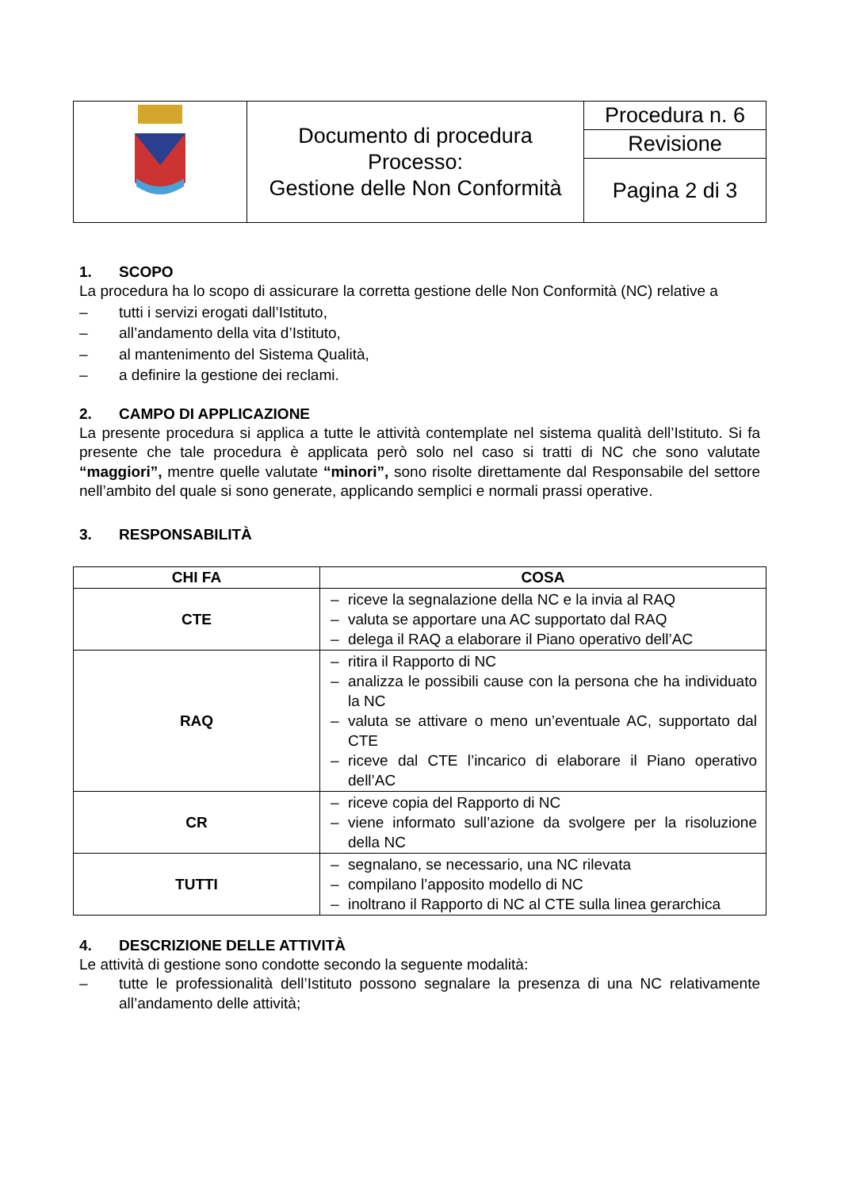| | Documento di procedura Processo: Gestione delle Non Conformità | Procedura n. 6 |
| | | Revisione |
| | | Pagina 2 di 3 |
1. SCOPO
La procedura ha lo scopo di assicurare la corretta gestione delle Non Conformità (NC) relative a
– tutti i servizi erogati dall’Istituto,
– all’andamento della vita d’Istituto,
– al mantenimento del Sistema Qualità,
– a definire la gestione dei reclami.
2. CAMPO DI APPLICAZIONE
La presente procedura si applica a tutte le attività contemplate nel sistema qualità dell’Istituto. Si fa presente che tale procedura è applicata però solo nel caso si tratti di NC che sono valutate “maggiori”, mentre quelle valutate “minori”, sono risolte direttamente dal Responsabile del settore nell’ambito del quale si sono generate, applicando semplici e normali prassi operative.
3. RESPONSABILITÀ
| CHI FA | COSA |
| --- | --- |
| CTE | – riceve la segnalazione della NC e la invia al RAQ – valuta se apportare una AC supportato dal RAQ – delega il RAQ a elaborare il Piano operativo dell’AC |
| RAQ | – ritira il Rapporto di NC – analizza le possibili cause con la persona che ha individuato la NC – valuta se attivare o meno un’eventuale AC, supportato dal CTE – riceve dal CTE l’incarico di elaborare il Piano operativo dell’AC |
| CR | – riceve copia del Rapporto di NC – viene informato sull’azione da svolgere per la risoluzione della NC |
| TUTTI | – segnalano, se necessario, una NC rilevata – compilano l’apposito modello di NC – inoltrano il Rapporto di NC al CTE sulla linea gerarchica |
4. DESCRIZIONE DELLE ATTIVITÀ
Le attività di gestione sono condotte secondo la seguente modalità:
– tutte le professionalità dell’Istituto possono segnalare la presenza di una NC relativamente all’andamento delle attività;